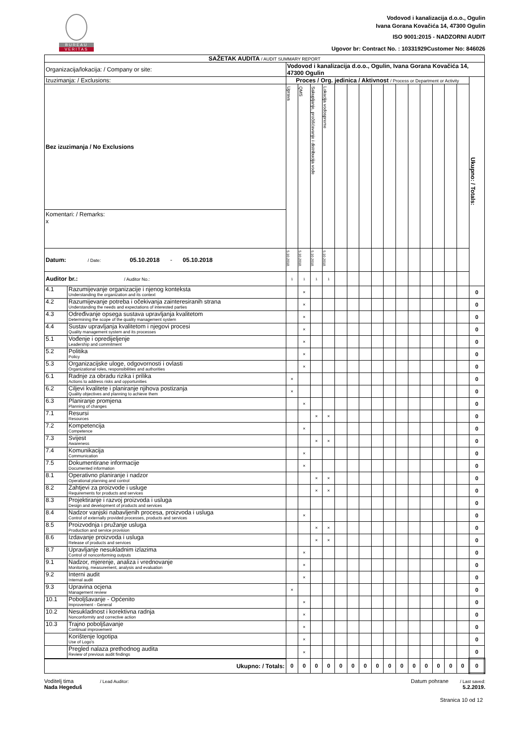BUREAU
VERITAS
Vodovod i kanalizacija d.o.o., Ogulin
Ivana Gorana Kovačića 14, 47300 Ogulin
ISO 9001:2015 - NADZORNI AUDIT
Ugovor br: Contract No. : 10331929Customer No: 846026
| SAŽETAK AUDITA / AUDIT SUMMARY REPORT | | | | | | | | | | | | | | | | | |
| Organizacija/lokacija: / Company or site: | | Vodovod i kanalizacija d.o.o., Ogulin, Ivana Gorana Kovačića 14, 47300 Ogulin | | | | | | | | | | | | | | | |
| Izuzimanja: / Exclusions: | | Proces / Org. jedinica / Aktivnost / Process or Department or Activity | | | | | | | | | | | | | | | Ukupno: / Totals: |
| Bez izuzimanja / No Exclusions Komentari: / Remarks: x | | Uprava | QMS | Sakupljanje, pročišćavanje i distribucija vode | Lokacija vodospreme | | | | | | | | | | | | |
| Datum: / Date: 05.10.2018 - 05.10.2018 | | 5.10.2018. | 5.10.2018. | 5.10.2018. | 5.10.2018. | | | | | | | | | | | | |
| Auditor br.: / Auditor No.: | | 1 | 1 | 1 | 1 | | | | | | | | | | | | |
| 4.1 | Razumijevanje organizacije i njenog konteksta Understanding the organization and its context | | × | | | | | | | | | | | | | | 0 |
| 4.2 | Razumijevanje potreba i očekivanja zainteresiranih strana Understanding the needs and expectations of interested parties | | × | | | | | | | | | | | | | | 0 |
| 4.3 | Određivanje opsega sustava upravljanja kvalitetom Determining the scope of the quality management system | | × | | | | | | | | | | | | | | 0 |
| 4.4 | Sustav upravljanja kvalitetom i njegovi procesi Quality management system and its processes | | × | | | | | | | | | | | | | | 0 |
| 5.1 | Vođenje i opredijeljenje Leadership and commitment | | × | | | | | | | | | | | | | | 0 |
| 5.2 | Politika Policy | | × | | | | | | | | | | | | | | 0 |
| 5.3 | Organizacijske uloge, odgovornosti i ovlasti Organizational roles, responsibilities and authorities | | × | | | | | | | | | | | | | | 0 |
| 6.1 | Radnje za obradu rizika i prilika Actions to address risks and opportunities | × | | | | | | | | | | | | | | | 0 |
| 6.2 | Ciljevi kvalitete i planiranje njihova postizanja Quality objectives and planning to achieve them | × | | | | | | | | | | | | | | | 0 |
| 6.3 | Planiranje promjena Planning of changes | | × | | | | | | | | | | | | | | 0 |
| 7.1 | Resursi Resources | | | × | × | | | | | | | | | | | | 0 |
| 7.2 | Kompetencija Competence | | × | | | | | | | | | | | | | | 0 |
| 7.3 | Svijest Awareness | | | × | × | | | | | | | | | | | | 0 |
| 7.4 | Komunikacija Communication | | × | | | | | | | | | | | | | | 0 |
| 7.5 | Dokumentirane informacije Documented information | | × | | | | | | | | | | | | | | 0 |
| 8.1 | Operativno planiranje i nadzor Operational planning and control | | | × | × | | | | | | | | | | | | 0 |
| 8.2 | Zahtjevi za proizvode i usluge Requirements for products and services | | | × | × | | | | | | | | | | | | 0 |
| 8.3 | Projektiranje i razvoj proizvoda i usluga Design and development of products and services | | | | | | | | | | | | | | | | 0 |
| 8.4 | Nadzor vanjski nabavljenih procesa, proizvoda i usluga Control of externally provided processes, products and services | | × | | | | | | | | | | | | | | 0 |
| 8.5 | Proizvodnja i pružanje usluga Production and service provision | | | × | × | | | | | | | | | | | | 0 |
| 8.6 | Izdavanje proizvoda i usluga Release of products and services | | | × | × | | | | | | | | | | | | 0 |
| 8.7 | Upravljanje nesukladnim izlazima Control of nonconforming outputs | | × | | | | | | | | | | | | | | 0 |
| 9.1 | Nadzor, mjerenje, analiza i vrednovanje Monitoring, measurement, analysis and evaluation | | × | | | | | | | | | | | | | | 0 |
| 9.2 | Interni audit Internal audit | | × | | | | | | | | | | | | | | 0 |
| 9.3 | Upravina ocjena Management review | × | | | | | | | | | | | | | | | 0 |
| 10.1 | Poboljšavanje - Općenito Improvement - General | | × | | | | | | | | | | | | | | 0 |
| 10.2 | Nesukladnost i korektivna radnja Nonconformity and corrective action | | × | | | | | | | | | | | | | | 0 |
| 10.3 | Trajno poboljšavanje Continual improvement | | × | | | | | | | | | | | | | | 0 |
| | Korištenje logotipa Use of Logo's | | × | | | | | | | | | | | | | | 0 |
| | Pregled nalaza prethodnog audita Review of previous audit findings | | × | | | | | | | | | | | | | | 0 |
| Ukupno: / Totals: | | 0 | 0 | 0 | 0 | 0 | 0 | 0 | 0 | 0 | 0 | 0 | 0 | 0 | 0 | 0 | 0 |
Voditelj tima / Lead Auditor:
Nada Hegeduš
Datum pohrane / Last saved:
5.2.2019.
Stranica 10 od 12